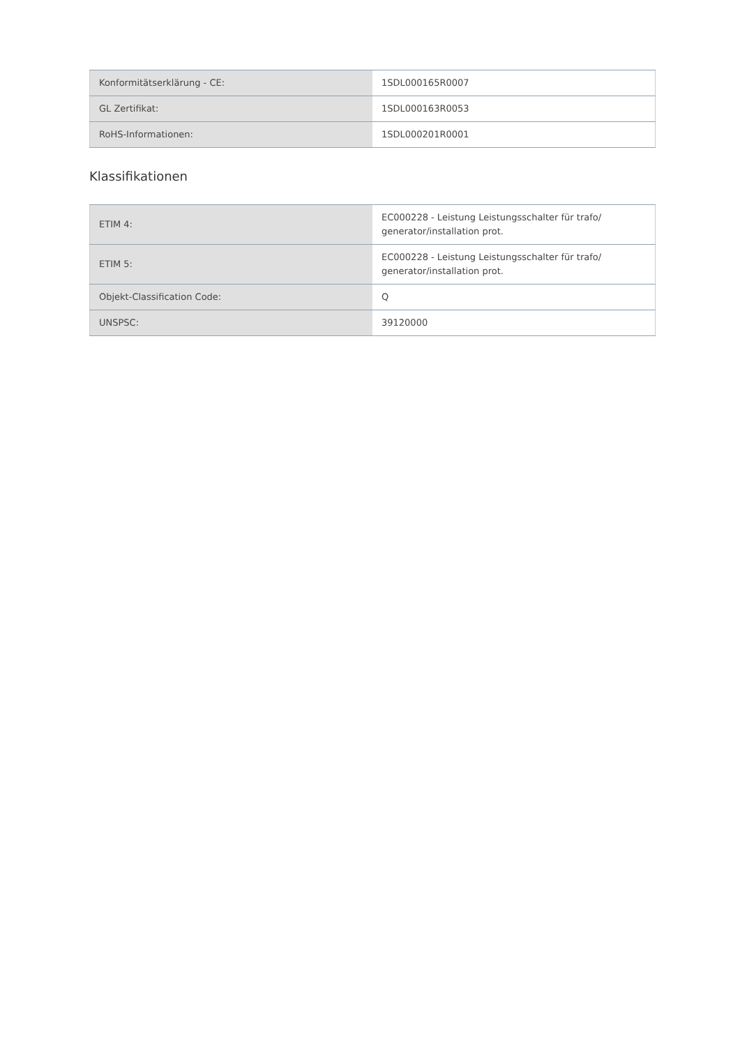| Konformitätserklärung - CE: | 1SDL000165R0007 |
| GL Zertifikat: | 1SDL000163R0053 |
| RoHS-Informationen: | 1SDL000201R0001 |
Klassifikationen
| ETIM 4: | EC000228 - Leistung Leistungsschalter für trafo/ generator/installation prot. |
| ETIM 5: | EC000228 - Leistung Leistungsschalter für trafo/ generator/installation prot. |
| Objekt-Classification Code: | Q |
| UNSPSC: | 39120000 |